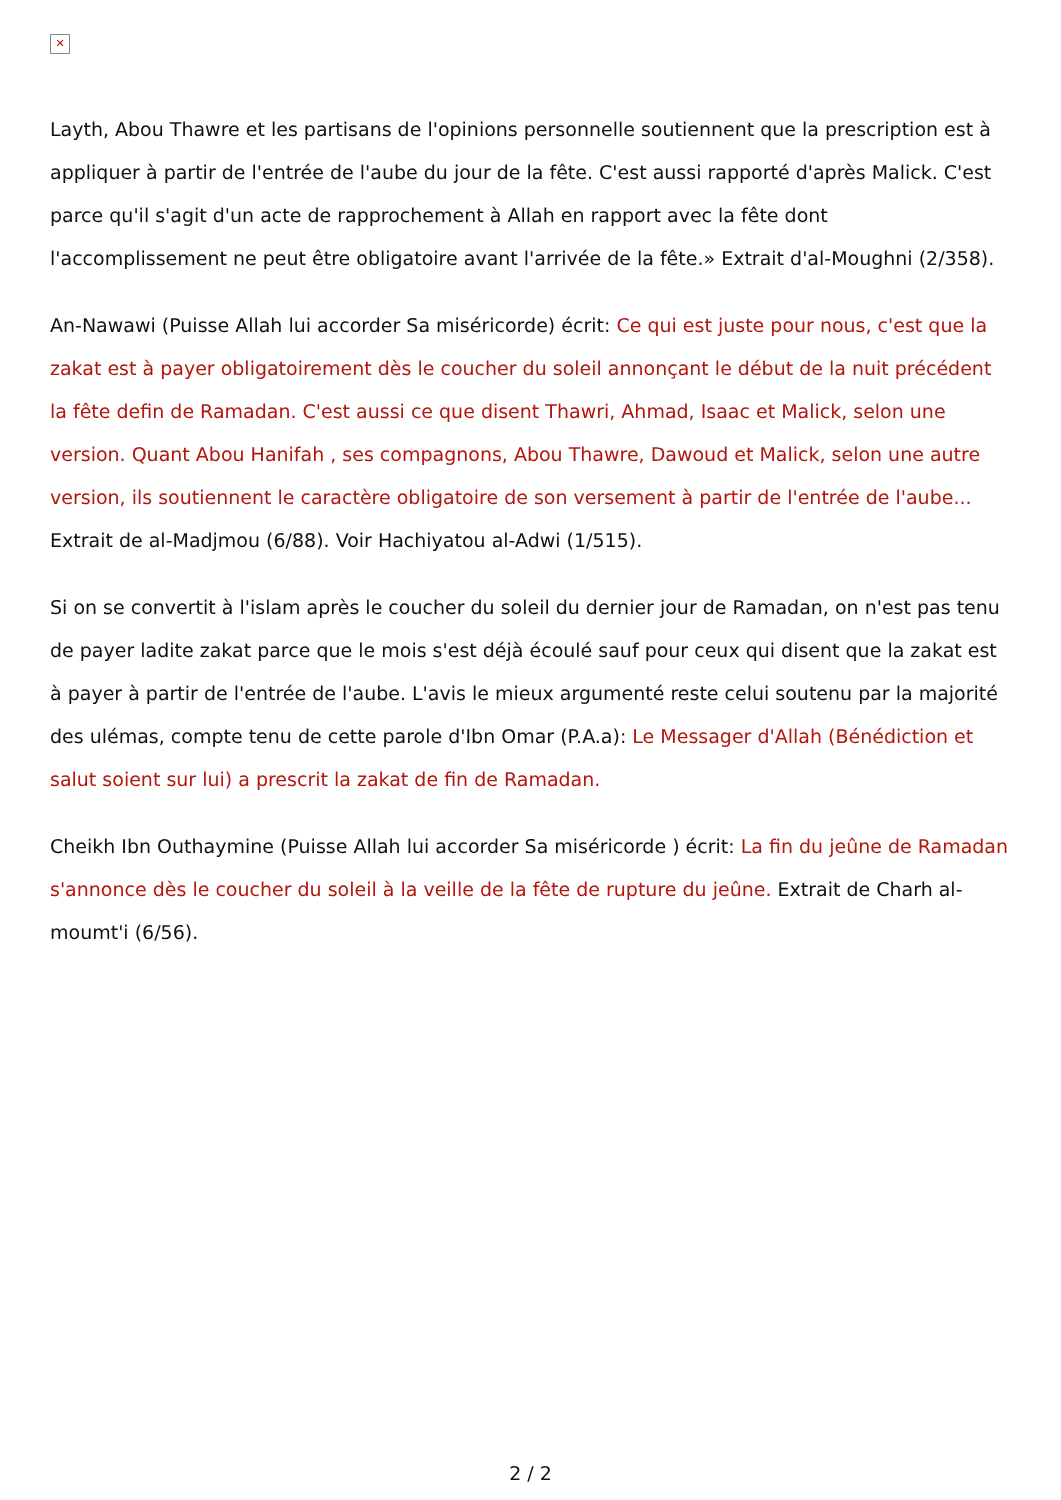✕
Layth, Abou Thawre et les partisans de l'opinions personnelle soutiennent que la prescription est à appliquer à partir de l'entrée de l'aube du jour de la fête. C'est aussi rapporté d'après Malick. C'est parce qu'il s'agit d'un acte de rapprochement à Allah en rapport avec la fête dont l'accomplissement ne peut être obligatoire avant l'arrivée de la fête.» Extrait d'al-Moughni (2/358).
An-Nawawi (Puisse Allah lui accorder Sa miséricorde) écrit: Ce qui est juste pour nous, c'est que la zakat est à payer obligatoirement dès le coucher du soleil annonçant le début de la nuit précédent la fête defin de Ramadan. C'est aussi ce que disent Thawri, Ahmad, Isaac et Malick, selon une version. Quant Abou Hanifah , ses compagnons, Abou Thawre, Dawoud et Malick, selon une autre version, ils soutiennent le caractère obligatoire de son versement à partir de l'entrée de l'aube... Extrait de al-Madjmou (6/88). Voir Hachiyatou al-Adwi (1/515).
Si on se convertit à l'islam après le coucher du soleil du dernier jour de Ramadan, on n'est pas tenu de payer ladite zakat parce que le mois s'est déjà écoulé sauf pour ceux qui disent que la zakat est à payer à partir de l'entrée de l'aube. L'avis le mieux argumenté reste celui soutenu par la majorité des ulémas, compte tenu de cette parole d'Ibn Omar (P.A.a): Le Messager d'Allah (Bénédiction et salut soient sur lui) a prescrit la zakat de fin de Ramadan.
Cheikh Ibn Outhaymine (Puisse Allah lui accorder Sa miséricorde ) écrit: La fin du jeûne de Ramadan s'annonce dès le coucher du soleil à la veille de la fête de rupture du jeûne. Extrait de Charh al-moumt'i (6/56).
2 / 2